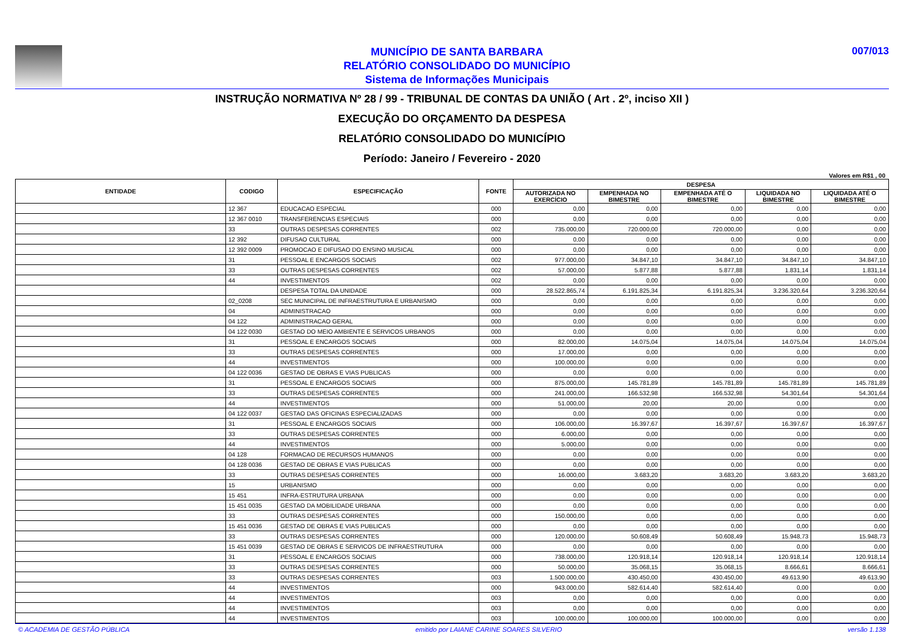MUNICÍPIO DE SANTA BARBARA
RELATÓRIO CONSOLIDADO DO MUNICÍPIO
Sistema de Informações Municipais
007/013
INSTRUÇÃO NORMATIVA Nº 28 / 99 - TRIBUNAL DE CONTAS DA UNIÃO ( Art . 2º, inciso XII )
EXECUÇÃO DO ORÇAMENTO DA DESPESA
RELATÓRIO CONSOLIDADO DO MUNICÍPIO
Período: Janeiro / Fevereiro - 2020
Valores em R$1 , 00
| ENTIDADE | CODIGO | ESPECIFICAÇÃO | FONTE | DESPESA | | | | |
| --- | --- | --- | --- | --- | --- | --- | --- | --- |
| | | | | AUTORIZADA NO EXERCÍCIO | EMPENHADA NO BIMESTRE | EMPENHADA ATÉ O BIMESTRE | LIQUIDADA NO BIMESTRE | LIQUIDADA ATÉ O BIMESTRE |
| | 12 367 | EDUCACAO ESPECIAL | 000 | 0,00 | 0,00 | 0,00 | 0,00 | 0,00 |
| | 12 367 0010 | TRANSFERENCIAS ESPECIAIS | 000 | 0,00 | 0,00 | 0,00 | 0,00 | 0,00 |
| | 33 | OUTRAS DESPESAS CORRENTES | 002 | 735.000,00 | 720.000,00 | 720.000,00 | 0,00 | 0,00 |
| | 12 392 | DIFUSAO CULTURAL | 000 | 0,00 | 0,00 | 0,00 | 0,00 | 0,00 |
| | 12 392 0009 | PROMOCAO E DIFUSAO DO ENSINO MUSICAL | 000 | 0,00 | 0,00 | 0,00 | 0,00 | 0,00 |
| | 31 | PESSOAL E ENCARGOS SOCIAIS | 002 | 977.000,00 | 34.847,10 | 34.847,10 | 34.847,10 | 34.847,10 |
| | 33 | OUTRAS DESPESAS CORRENTES | 002 | 57.000,00 | 5.877,88 | 5.877,88 | 1.831,14 | 1.831,14 |
| | 44 | INVESTIMENTOS | 002 | 0,00 | 0,00 | 0,00 | 0,00 | 0,00 |
| | | DESPESA TOTAL DA UNIDADE | 000 | 28.522.865,74 | 6.191.825,34 | 6.191.825,34 | 3.236.320,64 | 3.236.320,64 |
| | 02_0208 | SEC MUNICIPAL DE INFRAESTRUTURA E URBANISMO | 000 | 0,00 | 0,00 | 0,00 | 0,00 | 0,00 |
| | 04 | ADMINISTRACAO | 000 | 0,00 | 0,00 | 0,00 | 0,00 | 0,00 |
| | 04 122 | ADMINISTRACAO GERAL | 000 | 0,00 | 0,00 | 0,00 | 0,00 | 0,00 |
| | 04 122 0030 | GESTAO DO MEIO AMBIENTE E SERVICOS URBANOS | 000 | 0,00 | 0,00 | 0,00 | 0,00 | 0,00 |
| | 31 | PESSOAL E ENCARGOS SOCIAIS | 000 | 82.000,00 | 14.075,04 | 14.075,04 | 14.075,04 | 14.075,04 |
| | 33 | OUTRAS DESPESAS CORRENTES | 000 | 17.000,00 | 0,00 | 0,00 | 0,00 | 0,00 |
| | 44 | INVESTIMENTOS | 000 | 100.000,00 | 0,00 | 0,00 | 0,00 | 0,00 |
| | 04 122 0036 | GESTAO DE OBRAS E VIAS PUBLICAS | 000 | 0,00 | 0,00 | 0,00 | 0,00 | 0,00 |
| | 31 | PESSOAL E ENCARGOS SOCIAIS | 000 | 875.000,00 | 145.781,89 | 145.781,89 | 145.781,89 | 145.781,89 |
| | 33 | OUTRAS DESPESAS CORRENTES | 000 | 241.000,00 | 166.532,98 | 166.532,98 | 54.301,64 | 54.301,64 |
| | 44 | INVESTIMENTOS | 000 | 51.000,00 | 20,00 | 20,00 | 0,00 | 0,00 |
| | 04 122 0037 | GESTAO DAS OFICINAS ESPECIALIZADAS | 000 | 0,00 | 0,00 | 0,00 | 0,00 | 0,00 |
| | 31 | PESSOAL E ENCARGOS SOCIAIS | 000 | 106.000,00 | 16.397,67 | 16.397,67 | 16.397,67 | 16.397,67 |
| | 33 | OUTRAS DESPESAS CORRENTES | 000 | 6.000,00 | 0,00 | 0,00 | 0,00 | 0,00 |
| | 44 | INVESTIMENTOS | 000 | 5.000,00 | 0,00 | 0,00 | 0,00 | 0,00 |
| | 04 128 | FORMACAO DE RECURSOS HUMANOS | 000 | 0,00 | 0,00 | 0,00 | 0,00 | 0,00 |
| | 04 128 0036 | GESTAO DE OBRAS E VIAS PUBLICAS | 000 | 0,00 | 0,00 | 0,00 | 0,00 | 0,00 |
| | 33 | OUTRAS DESPESAS CORRENTES | 000 | 16.000,00 | 3.683,20 | 3.683,20 | 3.683,20 | 3.683,20 |
| | 15 | URBANISMO | 000 | 0,00 | 0,00 | 0,00 | 0,00 | 0,00 |
| | 15 451 | INFRA-ESTRUTURA URBANA | 000 | 0,00 | 0,00 | 0,00 | 0,00 | 0,00 |
| | 15 451 0035 | GESTAO DA MOBILIDADE URBANA | 000 | 0,00 | 0,00 | 0,00 | 0,00 | 0,00 |
| | 33 | OUTRAS DESPESAS CORRENTES | 000 | 150.000,00 | 0,00 | 0,00 | 0,00 | 0,00 |
| | 15 451 0036 | GESTAO DE OBRAS E VIAS PUBLICAS | 000 | 0,00 | 0,00 | 0,00 | 0,00 | 0,00 |
| | 33 | OUTRAS DESPESAS CORRENTES | 000 | 120.000,00 | 50.608,49 | 50.608,49 | 15.948,73 | 15.948,73 |
| | 15 451 0039 | GESTAO DE OBRAS E SERVICOS DE INFRAESTRUTURA | 000 | 0,00 | 0,00 | 0,00 | 0,00 | 0,00 |
| | 31 | PESSOAL E ENCARGOS SOCIAIS | 000 | 738.000,00 | 120.918,14 | 120.918,14 | 120.918,14 | 120.918,14 |
| | 33 | OUTRAS DESPESAS CORRENTES | 000 | 50.000,00 | 35.068,15 | 35.068,15 | 8.666,61 | 8.666,61 |
| | 33 | OUTRAS DESPESAS CORRENTES | 003 | 1.500.000,00 | 430.450,00 | 430.450,00 | 49.613,90 | 49.613,90 |
| | 44 | INVESTIMENTOS | 000 | 943.000,00 | 582.614,40 | 582.614,40 | 0,00 | 0,00 |
| | 44 | INVESTIMENTOS | 003 | 0,00 | 0,00 | 0,00 | 0,00 | 0,00 |
| | 44 | INVESTIMENTOS | 003 | 0,00 | 0,00 | 0,00 | 0,00 | 0,00 |
| | 44 | INVESTIMENTOS | 003 | 100.000,00 | 100.000,00 | 100.000,00 | 0,00 | 0,00 |
© ACADEMIA DE GESTÃO PÚBLICA emitido por LAIANE CARINE SOARES SILVERIO versão 1.138